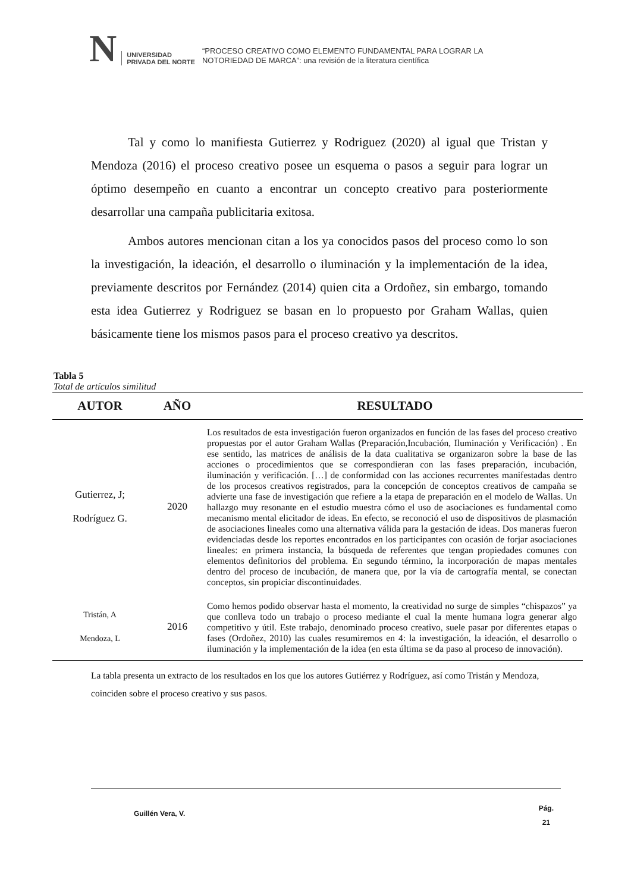N
UNIVERSIDAD
PRIVADA DEL NORTE
“PROCESO CREATIVO COMO ELEMENTO FUNDAMENTAL PARA LOGRAR LA
NOTORIEDAD DE MARCA”: una revisión de la literatura científica
Tal y como lo manifiesta Gutierrez y Rodriguez (2020) al igual que Tristan y Mendoza (2016) el proceso creativo posee un esquema o pasos a seguir para lograr un óptimo desempeño en cuanto a encontrar un concepto creativo para posteriormente desarrollar una campaña publicitaria exitosa.
Ambos autores mencionan citan a los ya conocidos pasos del proceso como lo son la investigación, la ideación, el desarrollo o iluminación y la implementación de la idea, previamente descritos por Fernández (2014) quien cita a Ordoñez, sin embargo, tomando esta idea Gutierrez y Rodriguez se basan en lo propuesto por Graham Wallas, quien básicamente tiene los mismos pasos para el proceso creativo ya descritos.
Tabla 5
Total de artículos similitud
| AUTOR | AÑO | RESULTADO |
| --- | --- | --- |
| Gutierrez, J; Rodríguez G. | 2020 | Los resultados de esta investigación fueron organizados en función de las fases del proceso creativo propuestas por el autor Graham Wallas (Preparación,Incubación, Iluminación y Verificación) . En ese sentido, las matrices de análisis de la data cualitativa se organizaron sobre la base de las acciones o procedimientos que se correspondieran con las fases preparación, incubación, iluminación y verificación. […] de conformidad con las acciones recurrentes manifestadas dentro de los procesos creativos registrados, para la concepción de conceptos creativos de campaña se advierte una fase de investigación que refiere a la etapa de preparación en el modelo de Wallas. Un hallazgo muy resonante en el estudio muestra cómo el uso de asociaciones es fundamental como mecanismo mental elicitador de ideas. En efecto, se reconoció el uso de dispositivos de plasmación de asociaciones lineales como una alternativa válida para la gestación de ideas. Dos maneras fueron evidenciadas desde los reportes encontrados en los participantes con ocasión de forjar asociaciones lineales: en primera instancia, la búsqueda de referentes que tengan propiedades comunes con elementos definitorios del problema. En segundo término, la incorporación de mapas mentales dentro del proceso de incubación, de manera que, por la vía de cartografía mental, se conectan conceptos, sin propiciar discontinuidades. |
| Tristán, A Mendoza, L | 2016 | Como hemos podido observar hasta el momento, la creatividad no surge de simples “chispazos” ya que conlleva todo un trabajo o proceso mediante el cual la mente humana logra generar algo competitivo y útil. Este trabajo, denominado proceso creativo, suele pasar por diferentes etapas o fases (Ordoñez, 2010) las cuales resumiremos en 4: la investigación, la ideación, el desarrollo o iluminación y la implementación de la idea (en esta última se da paso al proceso de innovación). |
La tabla presenta un extracto de los resultados en los que los autores Gutiérrez y Rodríguez, así como Tristán y Mendoza, coinciden sobre el proceso creativo y sus pasos.
Guillén Vera, V. Pág.
21